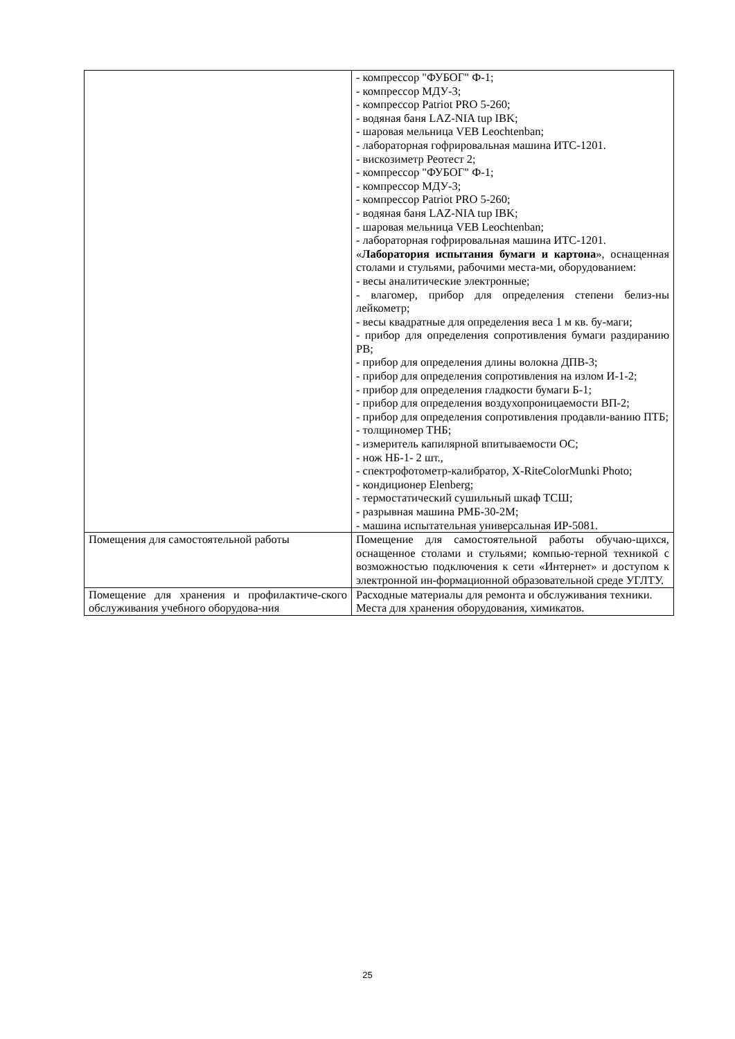| | - компрессор "ФУБОГ" Ф-1; - компрессор МДУ-3; - компрессор Patriot PRO 5-260; - водяная баня LAZ-NIA tup IBK; - шаровая мельница VEB Leochtenban; - лабораторная гофрировальная машина ИТС-1201. - вискозиметр Реотест 2; - компрессор "ФУБОГ" Ф-1; - компрессор МДУ-3; - компрессор Patriot PRO 5-260; - водяная баня LAZ-NIA tup IBK; - шаровая мельница VEB Leochtenban; - лабораторная гофрировальная машина ИТС-1201. « Лаборатория испытания бумаги и картона », оснащенная столами и стульями, рабочими места-ми, оборудованием: - весы аналитические электронные; - влагомер, прибор для определения степени белиз-ны лейкометр; - весы квадратные для определения веса 1 м кв. бу-маги; - прибор для определения сопротивления бумаги раздиранию РВ; - прибор для определения длины волокна ДПВ-3; - прибор для определения сопротивления на излом И-1-2; - прибор для определения гладкости бумаги Б-1; - прибор для определения воздухопроницаемости ВП-2; - прибор для определения сопротивления продавли-ванию ПТБ; - толщиномер ТНБ; - измеритель капилярной впитываемости ОС; - нож НБ-1- 2 шт., - спектрофотометр-калибратор, X-RiteColorMunki Photo; - кондиционер Elenberg; - термостатический сушильный шкаф ТСШ; - разрывная машина РМБ-30-2М; - машина испытательная универсальная ИР-5081. |
| Помещения для самостоятельной работы | Помещение для самостоятельной работы обучаю-щихся, оснащенное столами и стульями; компью-терной техникой с возможностью подключения к сети «Интернет» и доступом к электронной ин-формационной образовательной среде УГЛТУ. |
| Помещение для хранения и профилактиче-ского обслуживания учебного оборудова-ния | Расходные материалы для ремонта и обслуживания техники. Места для хранения оборудования, химикатов. |
25